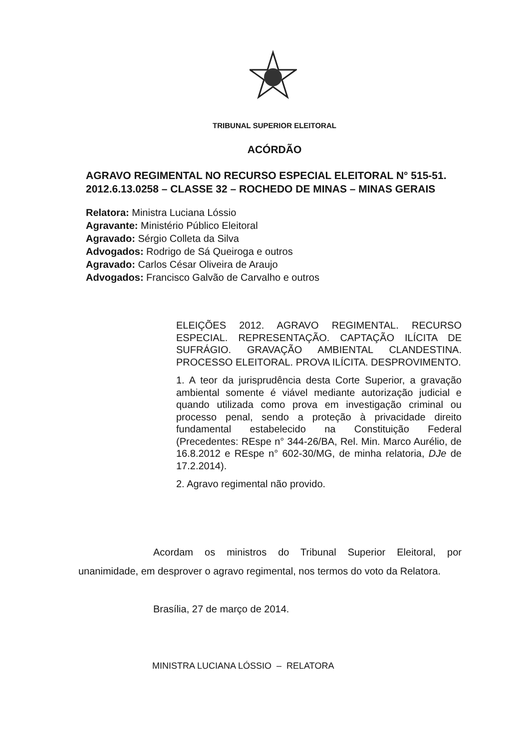TRIBUNAL SUPERIOR ELEITORAL
ACÓRDÃO
AGRAVO REGIMENTAL NO RECURSO ESPECIAL ELEITORAL N° 515-51.
2012.6.13.0258 – CLASSE 32 – ROCHEDO DE MINAS – MINAS GERAIS
Relatora: Ministra Luciana Lóssio
Agravante: Ministério Público Eleitoral
Agravado: Sérgio Colleta da Silva
Advogados: Rodrigo de Sá Queiroga e outros
Agravado: Carlos César Oliveira de Araujo
Advogados: Francisco Galvão de Carvalho e outros
ELEIÇÕES 2012. AGRAVO REGIMENTAL. RECURSO ESPECIAL. REPRESENTAÇÃO. CAPTAÇÃO ILÍCITA DE SUFRÁGIO. GRAVAÇÃO AMBIENTAL CLANDESTINA. PROCESSO ELEITORAL. PROVA ILÍCITA. DESPROVIMENTO.
1. A teor da jurisprudência desta Corte Superior, a gravação ambiental somente é viável mediante autorização judicial e quando utilizada como prova em investigação criminal ou processo penal, sendo a proteção à privacidade direito fundamental estabelecido na Constituição Federal (Precedentes: REspe n° 344-26/BA, Rel. Min. Marco Aurélio, de 16.8.2012 e REspe n° 602-30/MG, de minha relatoria, DJe de 17.2.2014).
2. Agravo regimental não provido.
Acordam os ministros do Tribunal Superior Eleitoral, por unanimidade, em desprover o agravo regimental, nos termos do voto da Relatora.
Brasília, 27 de março de 2014.
MINISTRA LUCIANA LÓSSIO – RELATORA